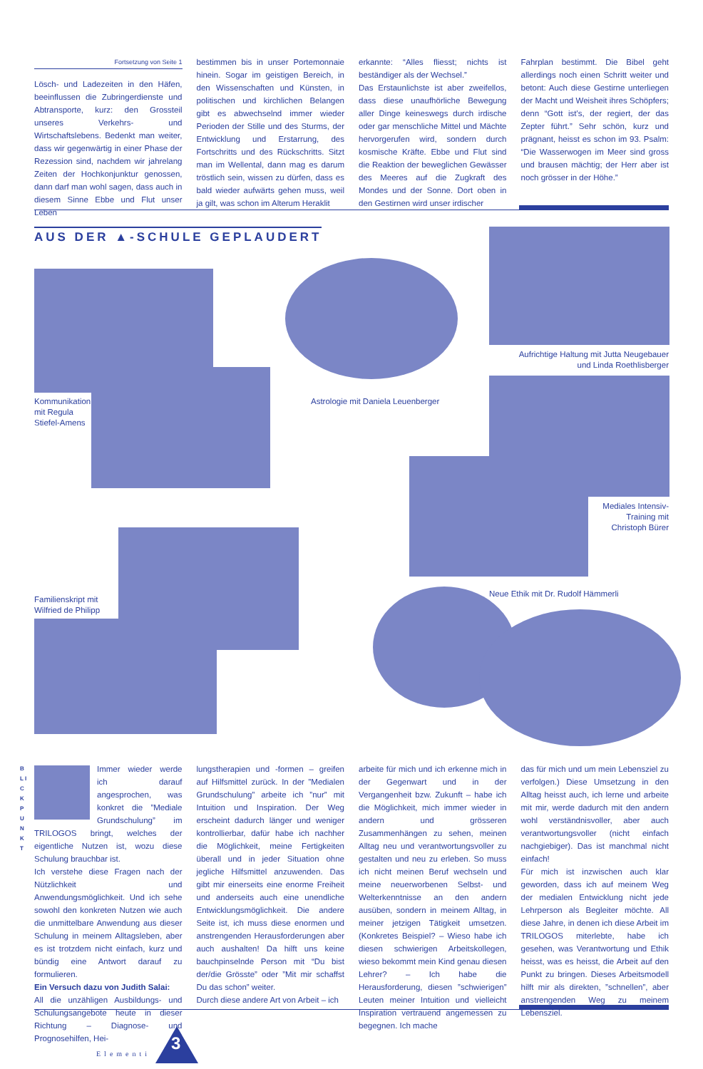Fortsetzung von Seite 1
Lösch- und Ladezeiten in den Häfen, beeinflussen die Zubringerdienste und Abtransporte, kurz: den Grossteil unseres Verkehrs- und Wirtschaftslebens. Bedenkt man weiter, dass wir gegenwärtig in einer Phase der Rezession sind, nachdem wir jahrelang Zeiten der Hochkonjunktur genossen, dann darf man wohl sagen, dass auch in diesem Sinne Ebbe und Flut unser Leben
bestimmen bis in unser Portemonnaie hinein. Sogar im geistigen Bereich, in den Wissenschaften und Künsten, in politischen und kirchlichen Belangen gibt es abwechselnd immer wieder Perioden der Stille und des Sturms, der Entwicklung und Erstarrung, des Fortschritts und des Rückschritts. Sitzt man im Wellental, dann mag es darum tröstlich sein, wissen zu dürfen, dass es bald wieder aufwärts gehen muss, weil ja gilt, was schon im Alterum Heraklit
erkannte: “Alles fliesst; nichts ist beständiger als der Wechsel.”
Das Erstaunlichste ist aber zweifellos, dass diese unaufhörliche Bewegung aller Dinge keineswegs durch irdische oder gar menschliche Mittel und Mächte hervorgerufen wird, sondern durch kosmische Kräfte. Ebbe und Flut sind die Reaktion der beweglichen Gewässer des Meeres auf die Zugkraft des Mondes und der Sonne. Dort oben in den Gestirnen wird unser irdischer
Fahrplan bestimmt. Die Bibel geht allerdings noch einen Schritt weiter und betont: Auch diese Gestirne unterliegen der Macht und Weisheit ihres Schöpfers; denn “Gott ist's, der regiert, der das Zepter führt.” Sehr schön, kurz und prägnant, heisst es schon im 93. Psalm: “Die Wasserwogen im Meer sind gross und brausen mächtig; der Herr aber ist noch grösser in der Höhe.”
AUS DER ▲-SCHULE GEPLAUDERT
Kommunikation
mit Regula
Stiefel-Amens
Astrologie mit Daniela Leuenberger
Aufrichtige Haltung mit Jutta Neugebauer
und Linda Roethlisberger
Mediales Intensiv-
Training mit
Christoph Bürer
Neue Ethik mit Dr. Rudolf Hämmerli
Familienskript mit
Wilfried de Philipp
BLICKPUNKTImmer wieder werde ich darauf angesprochen, was konkret die ”Mediale Grundschulung” im TRILOGOS bringt, welches der eigentliche Nutzen ist, wozu diese Schulung brauchbar ist.
Ich verstehe diese Fragen nach der Nützlichkeit und Anwendungsmöglichkeit. Und ich sehe sowohl den konkreten Nutzen wie auch die unmittelbare Anwendung aus dieser Schulung in meinem Alltagsleben, aber es ist trotzdem nicht einfach, kurz und bündig eine Antwort darauf zu formulieren.
Ein Versuch dazu von Judith Salai:
All die unzähligen Ausbildungs- und Schulungsangebote heute in dieser Richtung – Diagnose- und Prognosehilfen, Hei-
lungstherapien und -formen – greifen auf Hilfsmittel zurück. In der ”Medialen Grundschulung” arbeite ich ”nur” mit Intuition und Inspiration. Der Weg erscheint dadurch länger und weniger kontrollierbar, dafür habe ich nachher die Möglichkeit, meine Fertigkeiten überall und in jeder Situation ohne jegliche Hilfsmittel anzuwenden. Das gibt mir einerseits eine enorme Freiheit und anderseits auch eine unendliche Entwicklungsmöglichkeit. Die andere Seite ist, ich muss diese enormen und anstrengenden Herausforderungen aber auch aushalten! Da hilft uns keine bauchpinselnde Person mit “Du bist der/die Grösste” oder ”Mit mir schaffst Du das schon” weiter.
Durch diese andere Art von Arbeit – ich
arbeite für mich und ich erkenne mich in der Gegenwart und in der Vergangenheit bzw. Zukunft – habe ich die Möglichkeit, mich immer wieder in andern und grösseren Zusammenhängen zu sehen, meinen Alltag neu und verantwortungsvoller zu gestalten und neu zu erleben. So muss ich nicht meinen Beruf wechseln und meine neuerworbenen Selbst- und Welterkenntnisse an den andern ausüben, sondern in meinem Alltag, in meiner jetzigen Tätigkeit umsetzen. (Konkretes Beispiel? – Wieso habe ich diesen schwierigen Arbeitskollegen, wieso bekommt mein Kind genau diesen Lehrer? – Ich habe die Herausforderung, diesen ”schwierigen” Leuten meiner Intuition und vielleicht Inspiration vertrauend angemessen zu begegnen. Ich mache
das für mich und um mein Lebensziel zu verfolgen.) Diese Umsetzung in den Alltag heisst auch, ich lerne und arbeite mit mir, werde dadurch mit den andern wohl verständnisvoller, aber auch verantwortungsvoller (nicht einfach nachgiebiger). Das ist manchmal nicht einfach!
Für mich ist inzwischen auch klar geworden, dass ich auf meinem Weg der medialen Entwicklung nicht jede Lehrperson als Begleiter möchte. All diese Jahre, in denen ich diese Arbeit im TRILOGOS miterlebte, habe ich gesehen, was Verantwortung und Ethik heisst, was es heisst, die Arbeit auf den Punkt zu bringen. Dieses Arbeitsmodell hilft mir als direkten, ”schnellen”, aber anstrengenden Weg zu meinem Lebensziel.
B L I C K P U N K T
Elementi 3